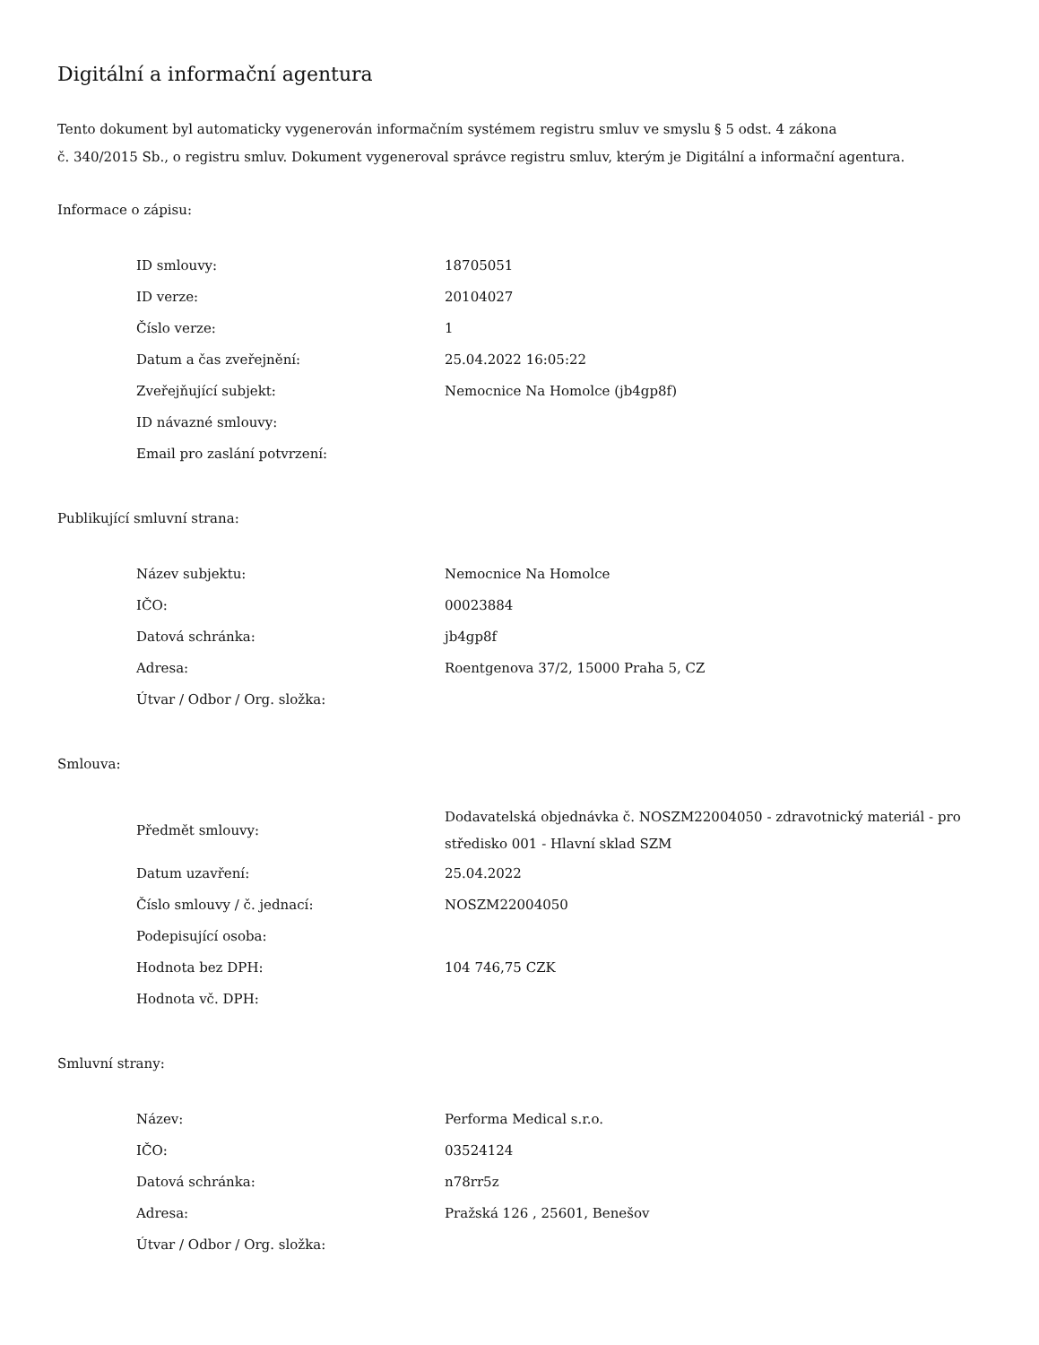Digitální a informační agentura
Tento dokument byl automaticky vygenerován informačním systémem registru smluv ve smyslu § 5 odst. 4 zákona
č. 340/2015 Sb., o registru smluv. Dokument vygeneroval správce registru smluv, kterým je Digitální a informační agentura.
Informace o zápisu:
| ID smlouvy: | 18705051 |
| ID verze: | 20104027 |
| Číslo verze: | 1 |
| Datum a čas zveřejnění: | 25.04.2022 16:05:22 |
| Zveřejňující subjekt: | Nemocnice Na Homolce (jb4gp8f) |
| ID návazné smlouvy: | |
| Email pro zaslání potvrzení: | |
Publikující smluvní strana:
| Název subjektu: | Nemocnice Na Homolce |
| IČO: | 00023884 |
| Datová schránka: | jb4gp8f |
| Adresa: | Roentgenova 37/2, 15000 Praha 5, CZ |
| Útvar / Odbor / Org. složka: | |
Smlouva:
| Předmět smlouvy: | Dodavatelská objednávka č. NOSZM22004050 - zdravotnický materiál - pro středisko 001 - Hlavní sklad SZM |
| Datum uzavření: | 25.04.2022 |
| Číslo smlouvy / č. jednací: | NOSZM22004050 |
| Podepisující osoba: | |
| Hodnota bez DPH: | 104 746,75 CZK |
| Hodnota vč. DPH: | |
Smluvní strany:
| Název: | Performa Medical s.r.o. |
| IČO: | 03524124 |
| Datová schránka: | n78rr5z |
| Adresa: | Pražská 126 , 25601, Benešov |
| Útvar / Odbor / Org. složka: | |